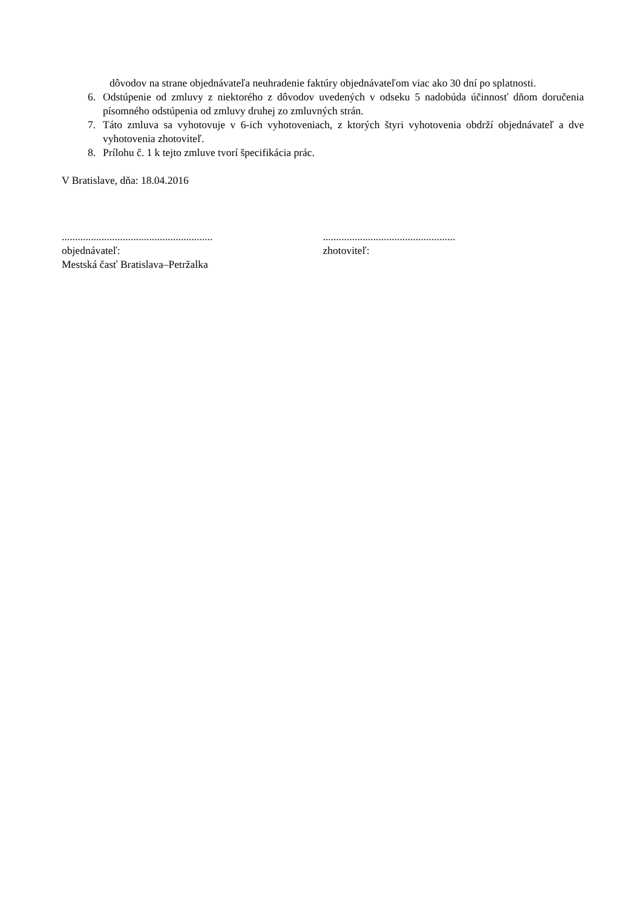dôvodov na strane objednávateľa neuhradenie faktúry objednávateľom viac ako 30 dní po splatnosti.
6. Odstúpenie od zmluvy z niektorého z dôvodov uvedených v odseku 5 nadobúda účinnosť dňom doručenia písomného odstúpenia od zmluvy druhej zo zmluvných strán.
7. Táto zmluva sa vyhotovuje v 6-ich vyhotoveniach, z ktorých štyri vyhotovenia obdrží objednávateľ a dve vyhotovenia zhotoviteľ.
8. Prílohu č. 1 k tejto zmluve tvorí špecifikácia prác.
V Bratislave, dňa: 18.04.2016
.........................................................
objednávateľ:
Mestská časť Bratislava–Petržalka
..................................................
zhotoviteľ: